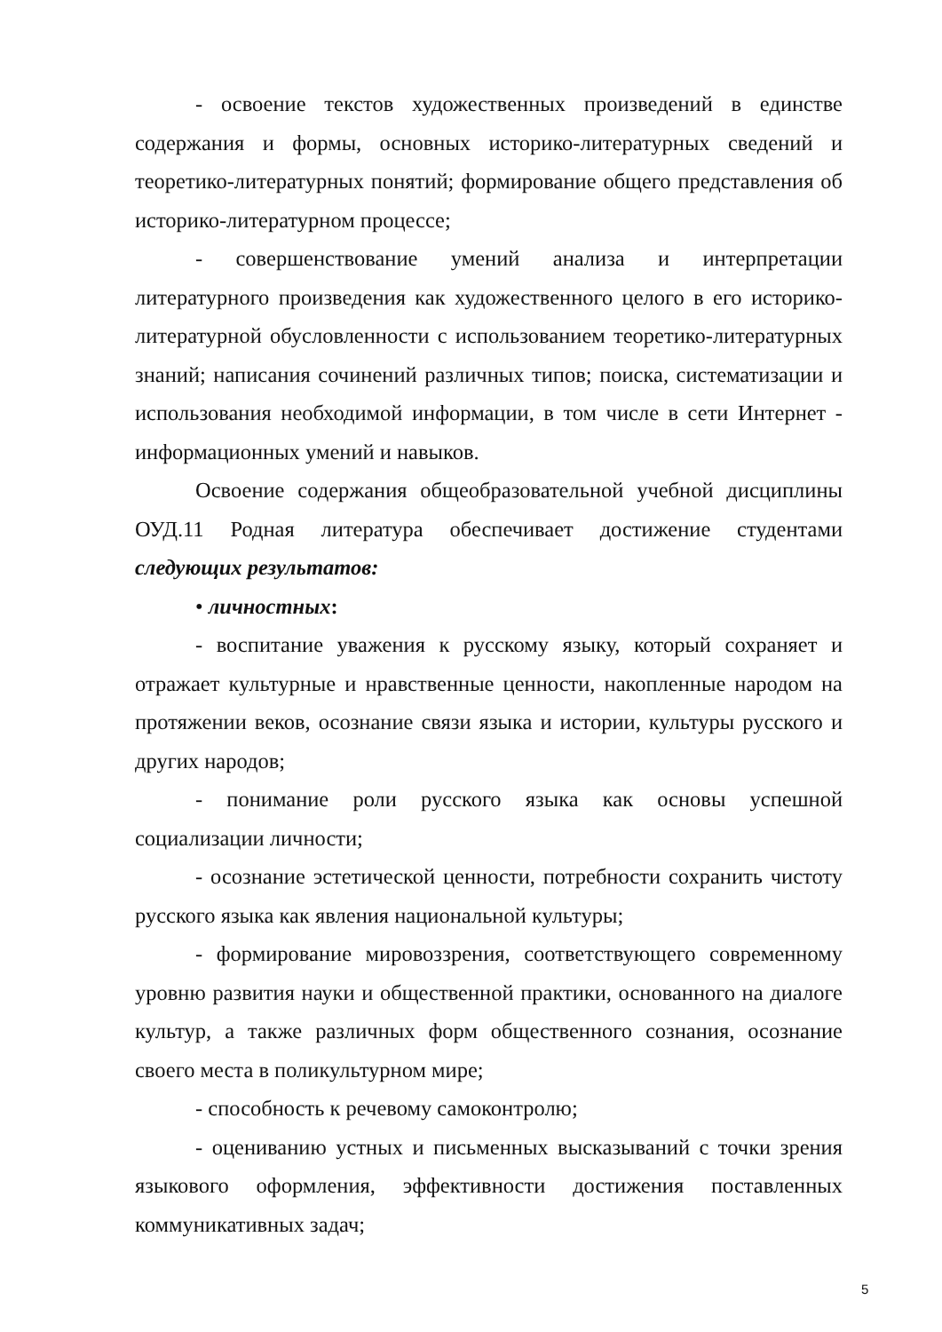- освоение текстов художественных произведений в единстве содержания и формы, основных историко-литературных сведений и теоретико-литературных понятий; формирование общего представления об историко-литературном процессе;
- совершенствование умений анализа и интерпретации литературного произведения как художественного целого в его историко-литературной обусловленности с использованием теоретико-литературных знаний; написания сочинений различных типов; поиска, систематизации и использования необходимой информации, в том числе в сети Интернет - информационных умений и навыков.
Освоение содержания общеобразовательной учебной дисциплины ОУД.11 Родная литература обеспечивает достижение студентами следующих результатов:
• личностных:
- воспитание уважения к русскому языку, который сохраняет и отражает культурные и нравственные ценности, накопленные народом на протяжении веков, осознание связи языка и истории, культуры русского и других народов;
- понимание роли русского языка как основы успешной социализации личности;
- осознание эстетической ценности, потребности сохранить чистоту русского языка как явления национальной культуры;
- формирование мировоззрения, соответствующего современному уровню развития науки и общественной практики, основанного на диалоге культур, а также различных форм общественного сознания, осознание своего места в поликультурном мире;
- способность к речевому самоконтролю;
- оцениванию устных и письменных высказываний с точки зрения языкового оформления, эффективности достижения поставленных коммуникативных задач;
5